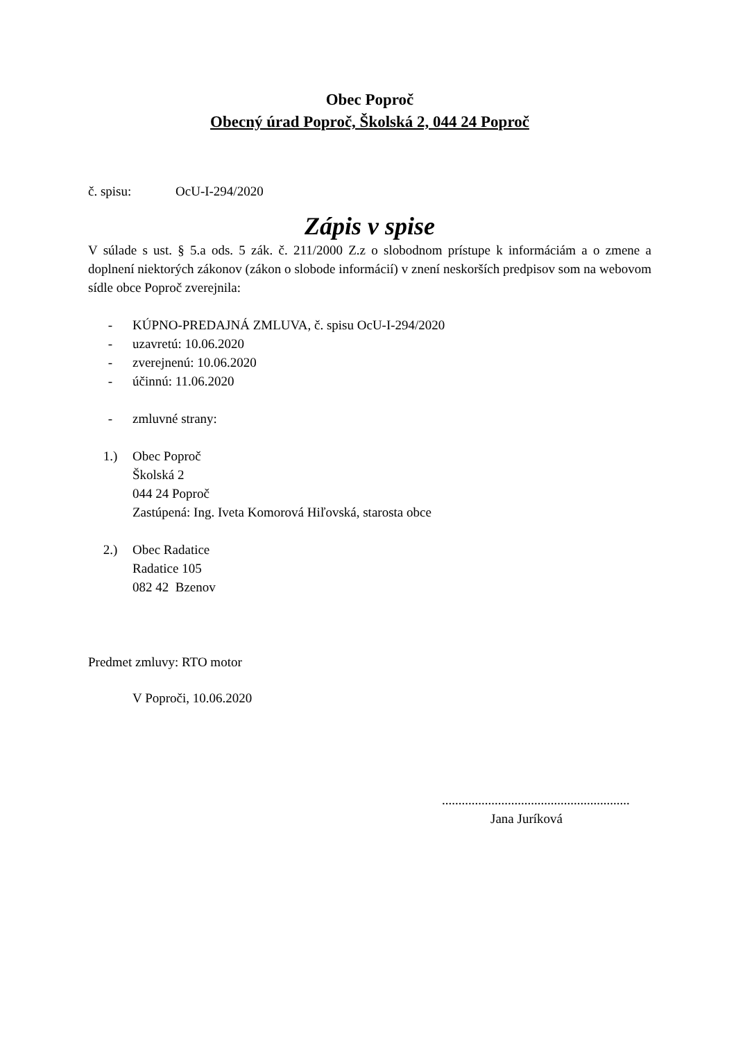Obec Poproč
Obecný úrad Poproč, Školská 2, 044 24 Poproč
č. spisu: OcU-I-294/2020
Zápis v spise
V súlade s ust. § 5.a ods. 5 zák. č. 211/2000 Z.z o slobodnom prístupe k informáciám a o zmene a doplnení niektorých zákonov (zákon o slobode informácií) v znení neskorších predpisov som na webovom sídle obce Poproč zverejnila:
- KÚPNO-PREDAJNÁ ZMLUVA, č. spisu OcU-I-294/2020
- uzavretú: 10.06.2020
- zverejnenú: 10.06.2020
- účinnú: 11.06.2020
- zmluvné strany:
1.) Obec Poproč
Školská 2
044 24 Poproč
Zastúpená: Ing. Iveta Komorová Hiľovská, starosta obce
2.) Obec Radatice
Radatice 105
082 42 Bzenov
Predmet zmluvy: RTO motor
V Poproči, 10.06.2020
.........................................................
Jana Juríková